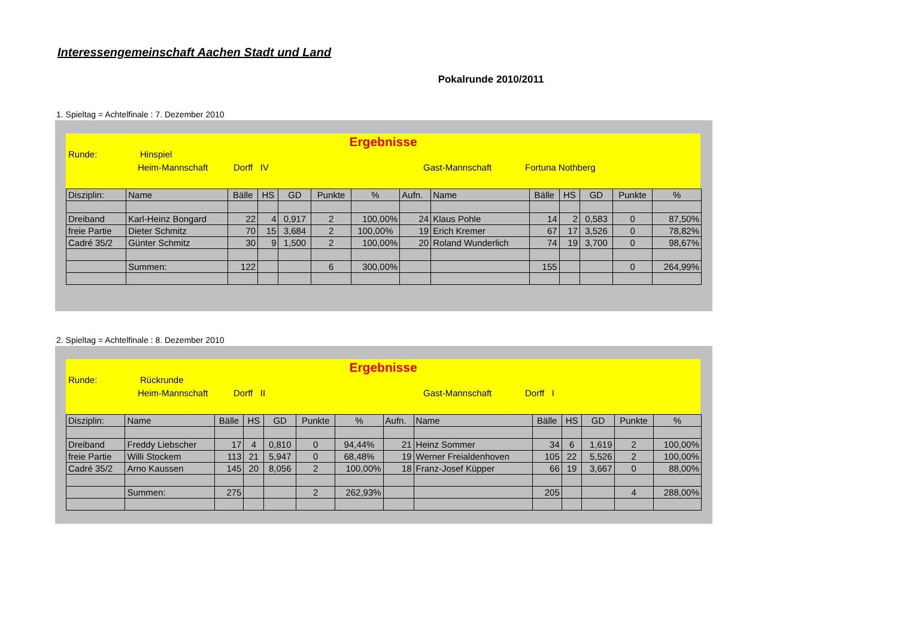Interessengemeinschaft Aachen Stadt und Land
Pokalrunde 2010/2011
1. Spieltag = Achtelfinale : 7. Dezember 2010
Ergebnisse
Runde: Hinspiel
Heim-Mannschaft Dorff IV Gast-Mannschaft Fortuna Nothberg
| Disziplin: | Name | Bälle | HS | GD | Punkte | % | Aufn. | Name | Bälle | HS | GD | Punkte | % |
| Dreiband | Karl-Heinz Bongard | 22 | 4 | 0,917 | 2 | 100,00% | 24 | Klaus Pohle | 14 | 2 | 0,583 | 0 | 87,50% |
| freie Partie | Dieter Schmitz | 70 | 15 | 3,684 | 2 | 100,00% | 19 | Erich Kremer | 67 | 17 | 3,526 | 0 | 78,82% |
| Cadré 35/2 | Günter Schmitz | 30 | 9 | 1,500 | 2 | 100,00% | 20 | Roland Wunderlich | 74 | 19 | 3,700 | 0 | 98,67% |
| | Summen: | 122 | | | 6 | 300,00% | | | 155 | | | 0 | 264,99% |
2. Spieltag = Achtelfinale : 8. Dezember 2010
Ergebnisse
Runde: Rückrunde
Heim-Mannschaft Dorff II Gast-Mannschaft Dorff I
| Disziplin: | Name | Bälle | HS | GD | Punkte | % | Aufn. | Name | Bälle | HS | GD | Punkte | % |
| Dreiband | Freddy Liebscher | 17 | 4 | 0,810 | 0 | 94,44% | 21 | Heinz Sommer | 34 | 6 | 1,619 | 2 | 100,00% |
| freie Partie | Willi Stockem | 113 | 21 | 5,947 | 0 | 68,48% | 19 | Werner Freialdenhoven | 105 | 22 | 5,526 | 2 | 100,00% |
| Cadré 35/2 | Arno Kaussen | 145 | 20 | 8,056 | 2 | 100,00% | 18 | Franz-Josef Küpper | 66 | 19 | 3,667 | 0 | 88,00% |
| | Summen: | 275 | | | 2 | 262,93% | | | 205 | | | 4 | 288,00% |